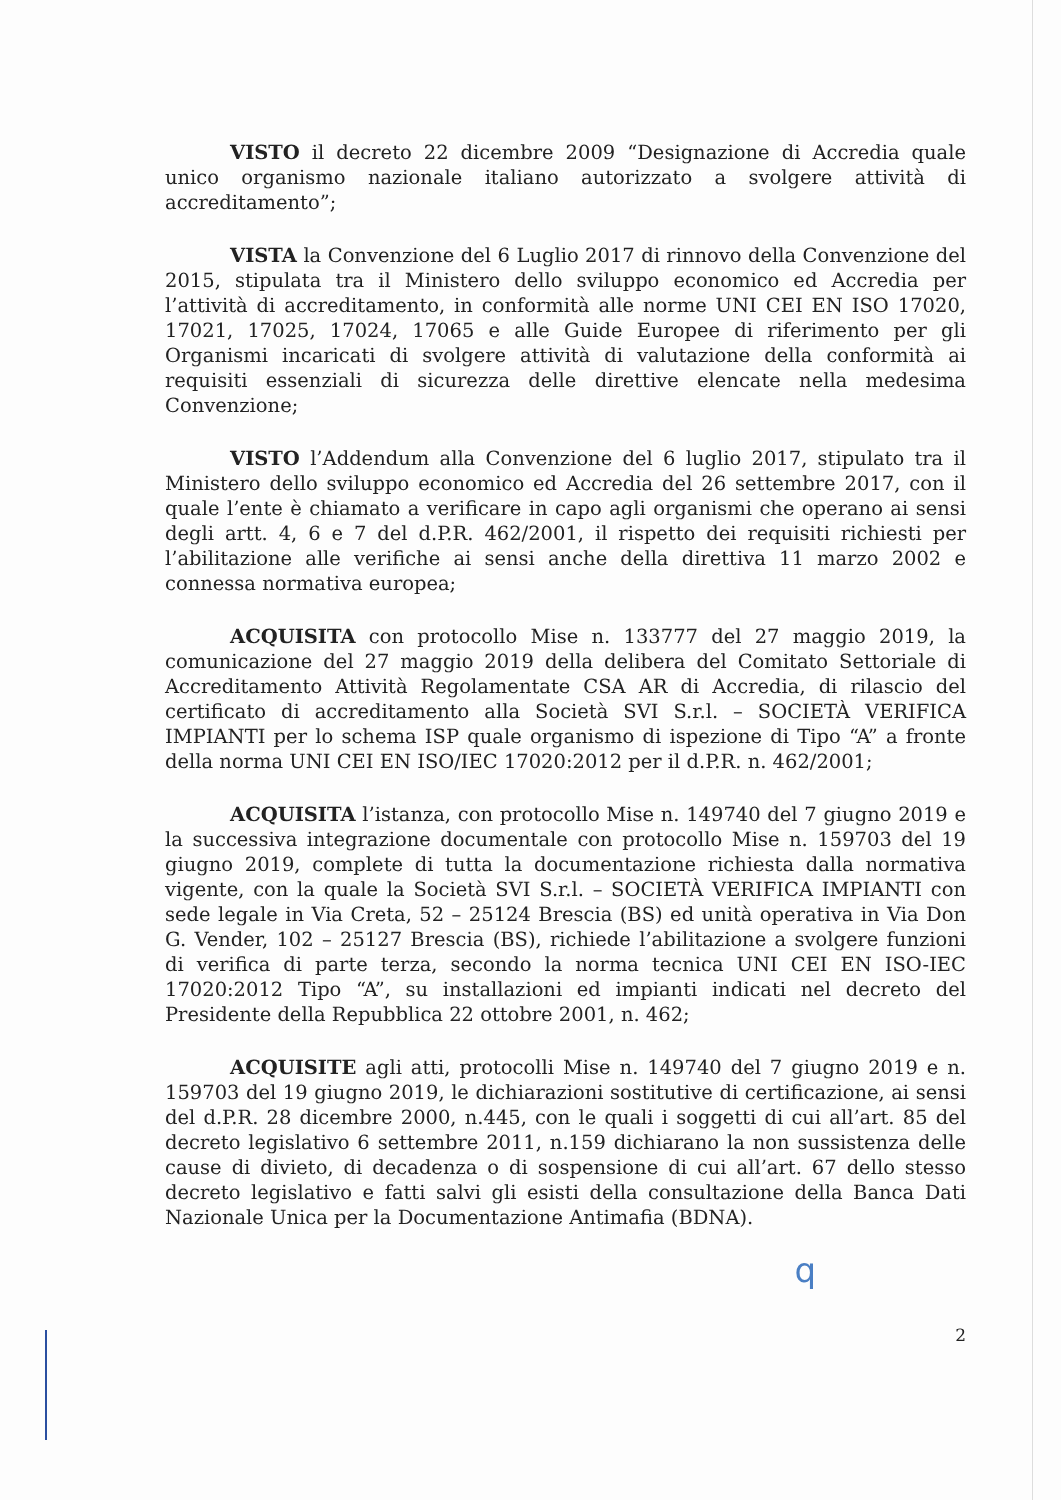VISTO il decreto 22 dicembre 2009 “Designazione di Accredia quale unico organismo nazionale italiano autorizzato a svolgere attività di accreditamento”;
VISTA la Convenzione del 6 Luglio 2017 di rinnovo della Convenzione del 2015, stipulata tra il Ministero dello sviluppo economico ed Accredia per l’attività di accreditamento, in conformità alle norme UNI CEI EN ISO 17020, 17021, 17025, 17024, 17065 e alle Guide Europee di riferimento per gli Organismi incaricati di svolgere attività di valutazione della conformità ai requisiti essenziali di sicurezza delle direttive elencate nella medesima Convenzione;
VISTO l’Addendum alla Convenzione del 6 luglio 2017, stipulato tra il Ministero dello sviluppo economico ed Accredia del 26 settembre 2017, con il quale l’ente è chiamato a verificare in capo agli organismi che operano ai sensi degli artt. 4, 6 e 7 del d.P.R. 462/2001, il rispetto dei requisiti richiesti per l’abilitazione alle verifiche ai sensi anche della direttiva 11 marzo 2002 e connessa normativa europea;
ACQUISITA con protocollo Mise n. 133777 del 27 maggio 2019, la comunicazione del 27 maggio 2019 della delibera del Comitato Settoriale di Accreditamento Attività Regolamentate CSA AR di Accredia, di rilascio del certificato di accreditamento alla Società SVI S.r.l. – SOCIETÀ VERIFICA IMPIANTI per lo schema ISP quale organismo di ispezione di Tipo “A” a fronte della norma UNI CEI EN ISO/IEC 17020:2012 per il d.P.R. n. 462/2001;
ACQUISITA l’istanza, con protocollo Mise n. 149740 del 7 giugno 2019 e la successiva integrazione documentale con protocollo Mise n. 159703 del 19 giugno 2019, complete di tutta la documentazione richiesta dalla normativa vigente, con la quale la Società SVI S.r.l. – SOCIETÀ VERIFICA IMPIANTI con sede legale in Via Creta, 52 – 25124 Brescia (BS) ed unità operativa in Via Don G. Vender, 102 – 25127 Brescia (BS), richiede l’abilitazione a svolgere funzioni di verifica di parte terza, secondo la norma tecnica UNI CEI EN ISO-IEC 17020:2012 Tipo “A”, su installazioni ed impianti indicati nel decreto del Presidente della Repubblica 22 ottobre 2001, n. 462;
ACQUISITE agli atti, protocolli Mise n. 149740 del 7 giugno 2019 e n. 159703 del 19 giugno 2019, le dichiarazioni sostitutive di certificazione, ai sensi del d.P.R. 28 dicembre 2000, n.445, con le quali i soggetti di cui all’art. 85 del decreto legislativo 6 settembre 2011, n.159 dichiarano la non sussistenza delle cause di divieto, di decadenza o di sospensione di cui all’art. 67 dello stesso decreto legislativo e fatti salvi gli esisti della consultazione della Banca Dati Nazionale Unica per la Documentazione Antimafia (BDNA).
q
2